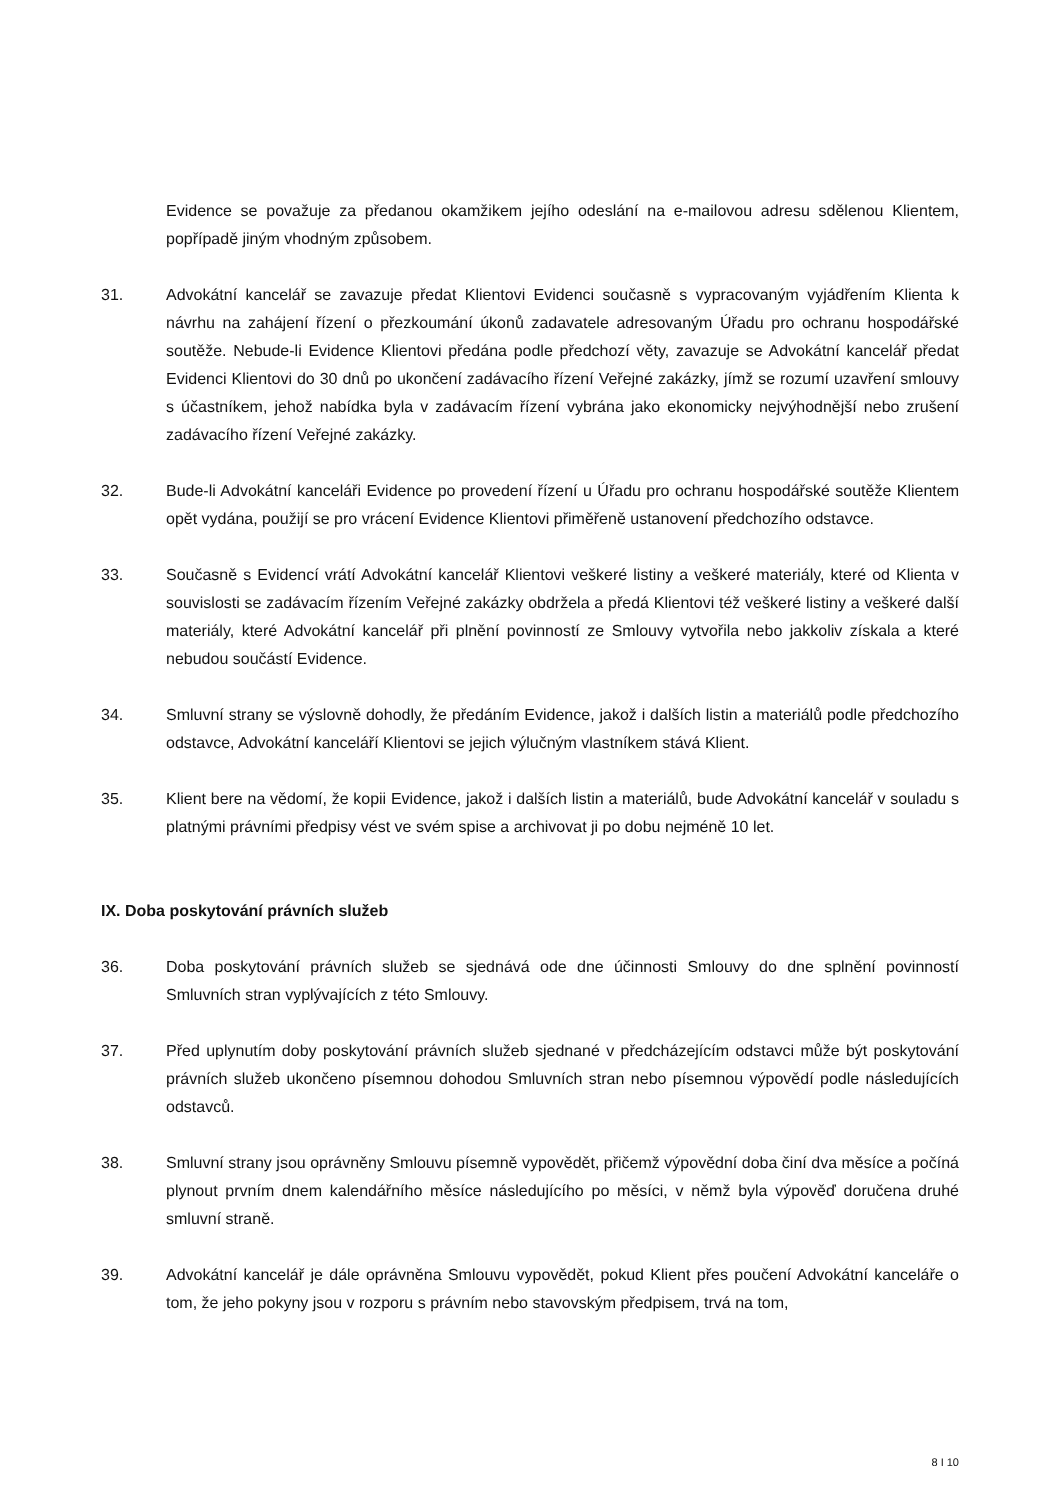Evidence se považuje za předanou okamžikem jejího odeslání na e-mailovou adresu sdělenou Klientem, popřípadě jiným vhodným způsobem.
31. Advokátní kancelář se zavazuje předat Klientovi Evidenci současně s vypracovaným vyjádřením Klienta k návrhu na zahájení řízení o přezkoumání úkonů zadavatele adresovaným Úřadu pro ochranu hospodářské soutěže. Nebude-li Evidence Klientovi předána podle předchozí věty, zavazuje se Advokátní kancelář předat Evidenci Klientovi do 30 dnů po ukončení zadávacího řízení Veřejné zakázky, jímž se rozumí uzavření smlouvy s účastníkem, jehož nabídka byla v zadávacím řízení vybrána jako ekonomicky nejvýhodnější nebo zrušení zadávacího řízení Veřejné zakázky.
32. Bude-li Advokátní kanceláři Evidence po provedení řízení u Úřadu pro ochranu hospodářské soutěže Klientem opět vydána, použijí se pro vrácení Evidence Klientovi přiměřeně ustanovení předchozího odstavce.
33. Současně s Evidencí vrátí Advokátní kancelář Klientovi veškeré listiny a veškeré materiály, které od Klienta v souvislosti se zadávacím řízením Veřejné zakázky obdržela a předá Klientovi též veškeré listiny a veškeré další materiály, které Advokátní kancelář při plnění povinností ze Smlouvy vytvořila nebo jakkoliv získala a které nebudou součástí Evidence.
34. Smluvní strany se výslovně dohodly, že předáním Evidence, jakož i dalších listin a materiálů podle předchozího odstavce, Advokátní kanceláří Klientovi se jejich výlučným vlastníkem stává Klient.
35. Klient bere na vědomí, že kopii Evidence, jakož i dalších listin a materiálů, bude Advokátní kancelář v souladu s platnými právními předpisy vést ve svém spise a archivovat ji po dobu nejméně 10 let.
IX. Doba poskytování právních služeb
36. Doba poskytování právních služeb se sjednává ode dne účinnosti Smlouvy do dne splnění povinností Smluvních stran vyplývajících z této Smlouvy.
37. Před uplynutím doby poskytování právních služeb sjednané v předcházejícím odstavci může být poskytování právních služeb ukončeno písemnou dohodou Smluvních stran nebo písemnou výpovědí podle následujících odstavců.
38. Smluvní strany jsou oprávněny Smlouvu písemně vypovědět, přičemž výpovědní doba činí dva měsíce a počíná plynout prvním dnem kalendářního měsíce následujícího po měsíci, v němž byla výpověď doručena druhé smluvní straně.
39. Advokátní kancelář je dále oprávněna Smlouvu vypovědět, pokud Klient přes poučení Advokátní kanceláře o tom, že jeho pokyny jsou v rozporu s právním nebo stavovským předpisem, trvá na tom,
8 I 10